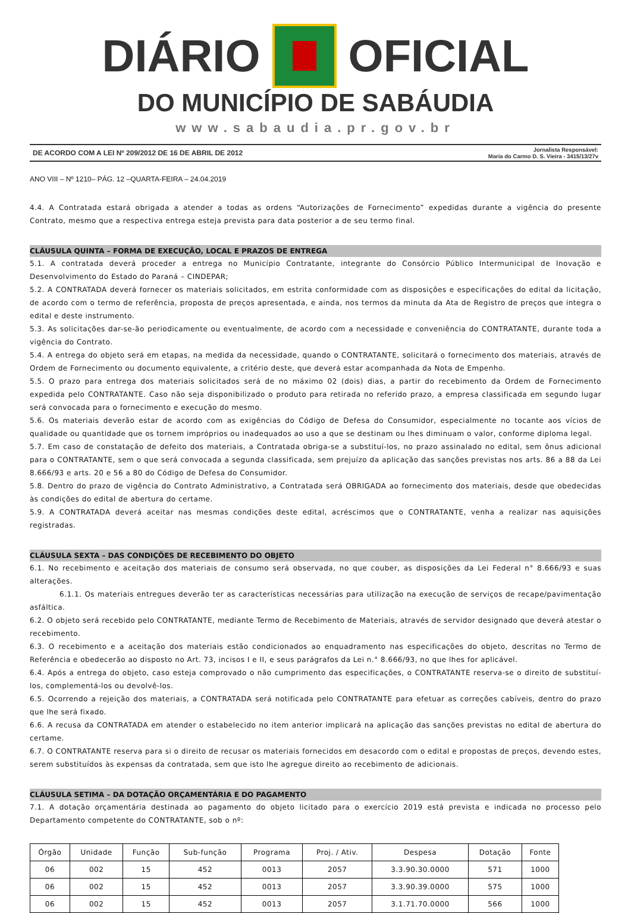DIÁRIO OFICIAL
DO MUNICÍPIO DE SABÁUDIA
www.sabaudia.pr.gov.br
DE ACORDO COM A LEI Nº 209/2012 DE 16 DE ABRIL DE 2012
Jornalista Responsável:
Maria do Carmo D. S. Vieira - 3415/13/27v
ANO VIII – Nº 1210– PÁG. 12 –QUARTA-FEIRA – 24.04.2019
4.4. A Contratada estará obrigada a atender a todas as ordens “Autorizações de Fornecimento” expedidas durante a vigência do presente Contrato, mesmo que a respectiva entrega esteja prevista para data posterior a de seu termo final.
CLÁUSULA QUINTA – FORMA DE EXECUÇÃO, LOCAL E PRAZOS DE ENTREGA
5.1. A contratada deverá proceder a entrega no Município Contratante, integrante do Consórcio Público Intermunicipal de Inovação e Desenvolvimento do Estado do Paraná – CINDEPAR;
5.2. A CONTRATADA deverá fornecer os materiais solicitados, em estrita conformidade com as disposições e especificações do edital da licitação, de acordo com o termo de referência, proposta de preços apresentada, e ainda, nos termos da minuta da Ata de Registro de preços que integra o edital e deste instrumento.
5.3. As solicitações dar-se-ão periodicamente ou eventualmente, de acordo com a necessidade e conveniência do CONTRATANTE, durante toda a vigência do Contrato.
5.4. A entrega do objeto será em etapas, na medida da necessidade, quando o CONTRATANTE, solicitará o fornecimento dos materiais, através de Ordem de Fornecimento ou documento equivalente, a critério deste, que deverá estar acompanhada da Nota de Empenho.
5.5. O prazo para entrega dos materiais solicitados será de no máximo 02 (dois) dias, a partir do recebimento da Ordem de Fornecimento expedida pelo CONTRATANTE. Caso não seja disponibilizado o produto para retirada no referido prazo, a empresa classificada em segundo lugar será convocada para o fornecimento e execução do mesmo.
5.6. Os materiais deverão estar de acordo com as exigências do Código de Defesa do Consumidor, especialmente no tocante aos vícios de qualidade ou quantidade que os tornem impróprios ou inadequados ao uso a que se destinam ou lhes diminuam o valor, conforme diploma legal.
5.7. Em caso de constatação de defeito dos materiais, a Contratada obriga-se a substituí-los, no prazo assinalado no edital, sem ônus adicional para o CONTRATANTE, sem o que será convocada a segunda classificada, sem prejuízo da aplicação das sanções previstas nos arts. 86 a 88 da Lei 8.666/93 e arts. 20 e 56 a 80 do Código de Defesa do Consumidor.
5.8. Dentro do prazo de vigência do Contrato Administrativo, a Contratada será OBRIGADA ao fornecimento dos materiais, desde que obedecidas às condições do edital de abertura do certame.
5.9. A CONTRATADA deverá aceitar nas mesmas condições deste edital, acréscimos que o CONTRATANTE, venha a realizar nas aquisições registradas.
CLÁUSULA SEXTA – DAS CONDIÇÕES DE RECEBIMENTO DO OBJETO
6.1. No recebimento e aceitação dos materiais de consumo será observada, no que couber, as disposições da Lei Federal n° 8.666/93 e suas alterações.
6.1.1. Os materiais entregues deverão ter as características necessárias para utilização na execução de serviços de recape/pavimentação asfáltica.
6.2. O objeto será recebido pelo CONTRATANTE, mediante Termo de Recebimento de Materiais, através de servidor designado que deverá atestar o recebimento.
6.3. O recebimento e a aceitação dos materiais estão condicionados ao enquadramento nas especificações do objeto, descritas no Termo de Referência e obedecerão ao disposto no Art. 73, incisos I e II, e seus parágrafos da Lei n.° 8.666/93, no que lhes for aplicável.
6.4. Após a entrega do objeto, caso esteja comprovado o não cumprimento das especificações, o CONTRATANTE reserva-se o direito de substituí-los, complementá-los ou devolvê-los.
6.5. Ocorrendo a rejeição dos materiais, a CONTRATADA será notificada pelo CONTRATANTE para efetuar as correções cabíveis, dentro do prazo que lhe será fixado.
6.6. A recusa da CONTRATADA em atender o estabelecido no item anterior implicará na aplicação das sanções previstas no edital de abertura do certame.
6.7. O CONTRATANTE reserva para si o direito de recusar os materiais fornecidos em desacordo com o edital e propostas de preços, devendo estes, serem substituídos às expensas da contratada, sem que isto lhe agregue direito ao recebimento de adicionais.
CLÁUSULA SETIMA – DA DOTAÇÃO ORÇAMENTÁRIA E DO PAGAMENTO
7.1. A dotação orçamentária destinada ao pagamento do objeto licitado para o exercício 2019 está prevista e indicada no processo pelo Departamento competente do CONTRATANTE, sob o nº:
| Órgão | Unidade | Função | Sub-função | Programa | Proj. / Ativ. | Despesa | Dotação | Fonte |
| --- | --- | --- | --- | --- | --- | --- | --- | --- |
| 06 | 002 | 15 | 452 | 0013 | 2057 | 3.3.90.30.0000 | 571 | 1000 |
| 06 | 002 | 15 | 452 | 0013 | 2057 | 3.3.90.39.0000 | 575 | 1000 |
| 06 | 002 | 15 | 452 | 0013 | 2057 | 3.1.71.70.0000 | 566 | 1000 |